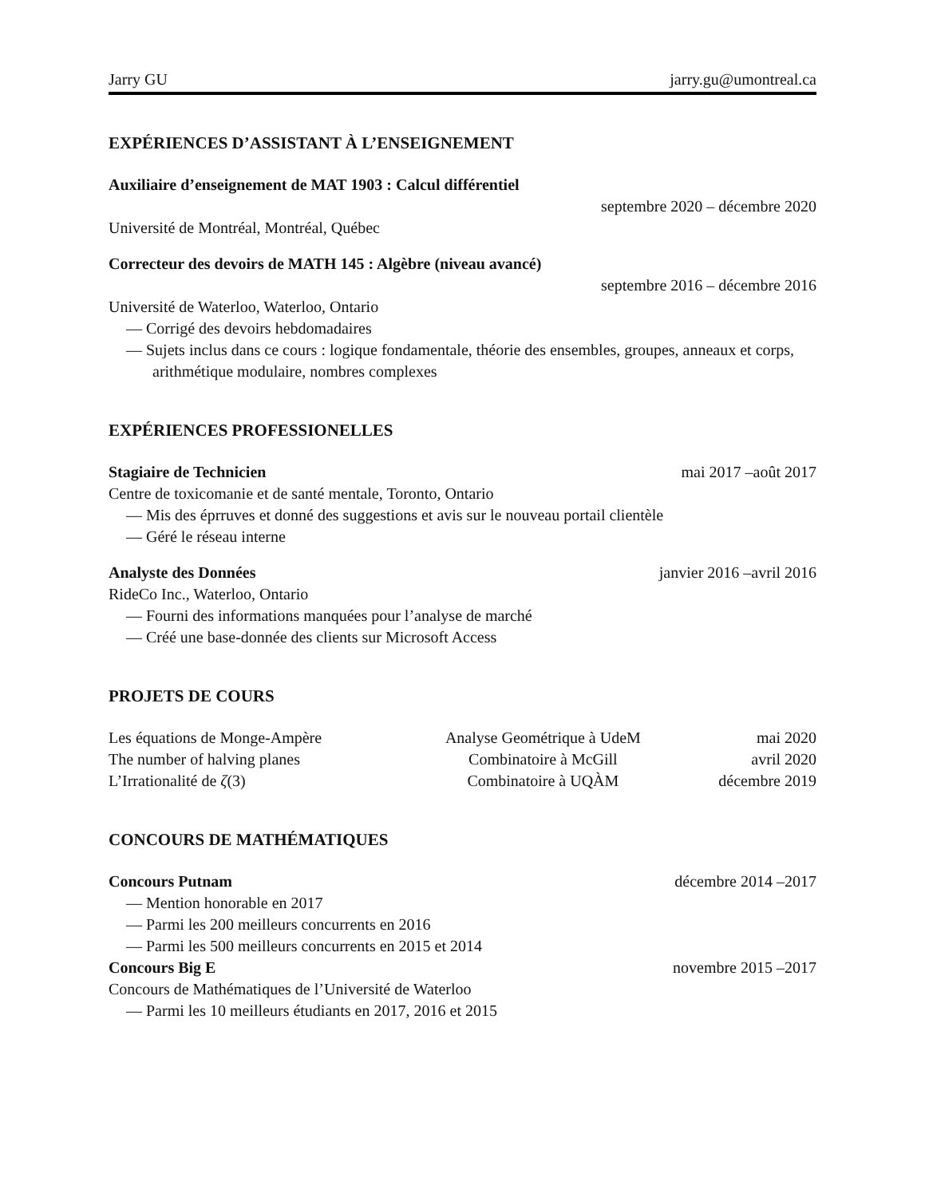Jarry GU jarry.gu@umontreal.ca
EXPÉRIENCES D’ASSISTANT À L’ENSEIGNEMENT
Auxiliaire d’enseignement de MAT 1903 : Calcul différentiel
septembre 2020 – décembre 2020
Université de Montréal, Montréal, Québec
Correcteur des devoirs de MATH 145 : Algèbre (niveau avancé)
septembre 2016 – décembre 2016
Université de Waterloo, Waterloo, Ontario
— Corrigé des devoirs hebdomadaires
— Sujets inclus dans ce cours : logique fondamentale, théorie des ensembles, groupes, anneaux et corps, arithmétique modulaire, nombres complexes
EXPÉRIENCES PROFESSIONELLES
Stagiaire de Technicien mai 2017 –août 2017
Centre de toxicomanie et de santé mentale, Toronto, Ontario
— Mis des éprruves et donné des suggestions et avis sur le nouveau portail clientèle
— Géré le réseau interne
Analyste des Données janvier 2016 –avril 2016
RideCo Inc., Waterloo, Ontario
— Fourni des informations manquées pour l’analyse de marché
— Créé une base-donnée des clients sur Microsoft Access
PROJETS DE COURS
| Les équations de Monge-Ampère | Analyse Geométrique à UdeM | mai 2020 |
| The number of halving planes | Combinatoire à McGill | avril 2020 |
| L’Irrationalité de ζ (3) | Combinatoire à UQÀM | décembre 2019 |
CONCOURS DE MATHÉMATIQUES
Concours Putnam décembre 2014 –2017
— Mention honorable en 2017
— Parmi les 200 meilleurs concurrents en 2016
— Parmi les 500 meilleurs concurrents en 2015 et 2014
Concours Big E novembre 2015 –2017
Concours de Mathématiques de l’Université de Waterloo
— Parmi les 10 meilleurs étudiants en 2017, 2016 et 2015